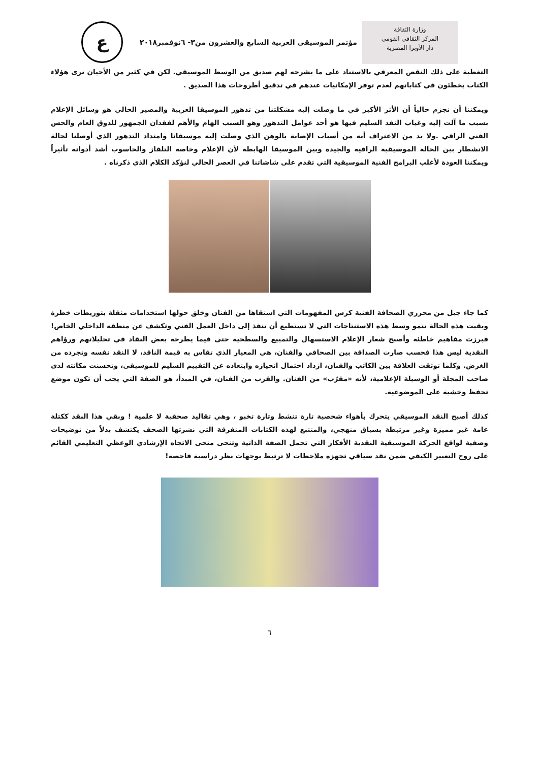وزارة الثقافة
المركز الثقافي القومي
دار الأوبرا المصرية
مؤتمر الموسيقى العربية السابع والعشرون من٣- ٦نوفمبر٢٠١٨
ع
التغطية على ذلك النقص المعرفي بالاستناد على ما يشرحه لهم صديق من الوسط الموسيقي. لكن في كثير من الأحيان نرى هؤلاء الكتاب يخطئون في كتاباتهم لعدم توفر الإمكانيات عندهم في تدقيق أطروحات هذا الصديق .
ويمكننا أن نجزم حالياً أن الأثر الأكبر في ما وصلت إليه مشكلتنا من تدهور الموسيقا العربية والمصير الحالي هو وسائل الإعلام بسبب ما آلت إليه وغياب النقد السليم فيها هو أحد عوامل التدهور وهو السبب الهام والأهم لفقدان الجمهور للذوق العام والحس الفني الراقي .ولا بد من الاعتراف أنه من أسباب الإصابة بالوهن الذي وصلت إليه موسيقانا وامتداد التدهور الذي أوصلنا لحالة الانشطار بين الحالة الموسيقية الراقية والجيدة وبين الموسيقا الهابطة لأن الإعلام وخاصة التلفاز والحاسوب أشد أدواته تأثيراً ويمكننا العودة لأغلب البرامج الفنية الموسيقية التي تقدم على شاشاتنا في العصر الحالي لنؤكد الكلام الذي ذكرناه .
كما جاء جيل من محرري الصحافة الفنية كرس المفهومات التي استقاها من الفنان وخلق حولها استخدامات مثقلة بتوريطات خطرة وبقيت هذه الحالة تنمو وسط هذه الاستنتاجات التي لا تستطيع أن تنفذ إلى داخل العمل الفني وتكشف عن منطقه الداخلي الخاص! فبرزت مفاهيم خاطئة وأصبح شعار الإعلام الاستسهال والتمييع والسطحية حتى فيما يطرحه بعض النقاد في تحليلاتهم ورؤاهم النقدية ليس هذا فحسب صارت الصداقة بين الصحافي والفنان، هي المعيار الذي تقاس به قيمة الناقد، لا النقد نفسه وتجرده من الغرض. وكلما توثقت العلاقة بين الكاتب والفنان، ازداد احتمال انحيازه وابتعاده عن التقييم السليم للموسيقى، وتحسنت مكانته لدى صاحب المجلة أو الوسيلة الإعلامية، لأنه «مقرّب» من الفنان. والقرب من الفنان، في المبدأ، هو الصفة التي يجب أن تكون موضع تحفظ وخشية على الموضوعية.
كذلك أصبح النقد الموسيقي يتحرك بأهواء شخصية تارة تنشط وتارة تخبو ، وهي تقاليد صحفية لا علمية ! وبقي هذا النقد ككتلة عامة غير مميزة وغير مرتبطة بسياق منهجي، والمتتبع لهذه الكتابات المتفرقة التي نشرتها الصحف يكتشف بدلاً من توضيحات وصفية لواقع الحركة الموسيقية النقدية الأفكار التي تحمل الصفة الذاتية وتنحى منحى الاتجاه الإرشادي الوعظي التعليمي القائم على روح التعبير الكيفي ضمن نقد سياقي تجهزه ملاحظات لا ترتبط بوجهات نظر دراسية فاحصة!
٦